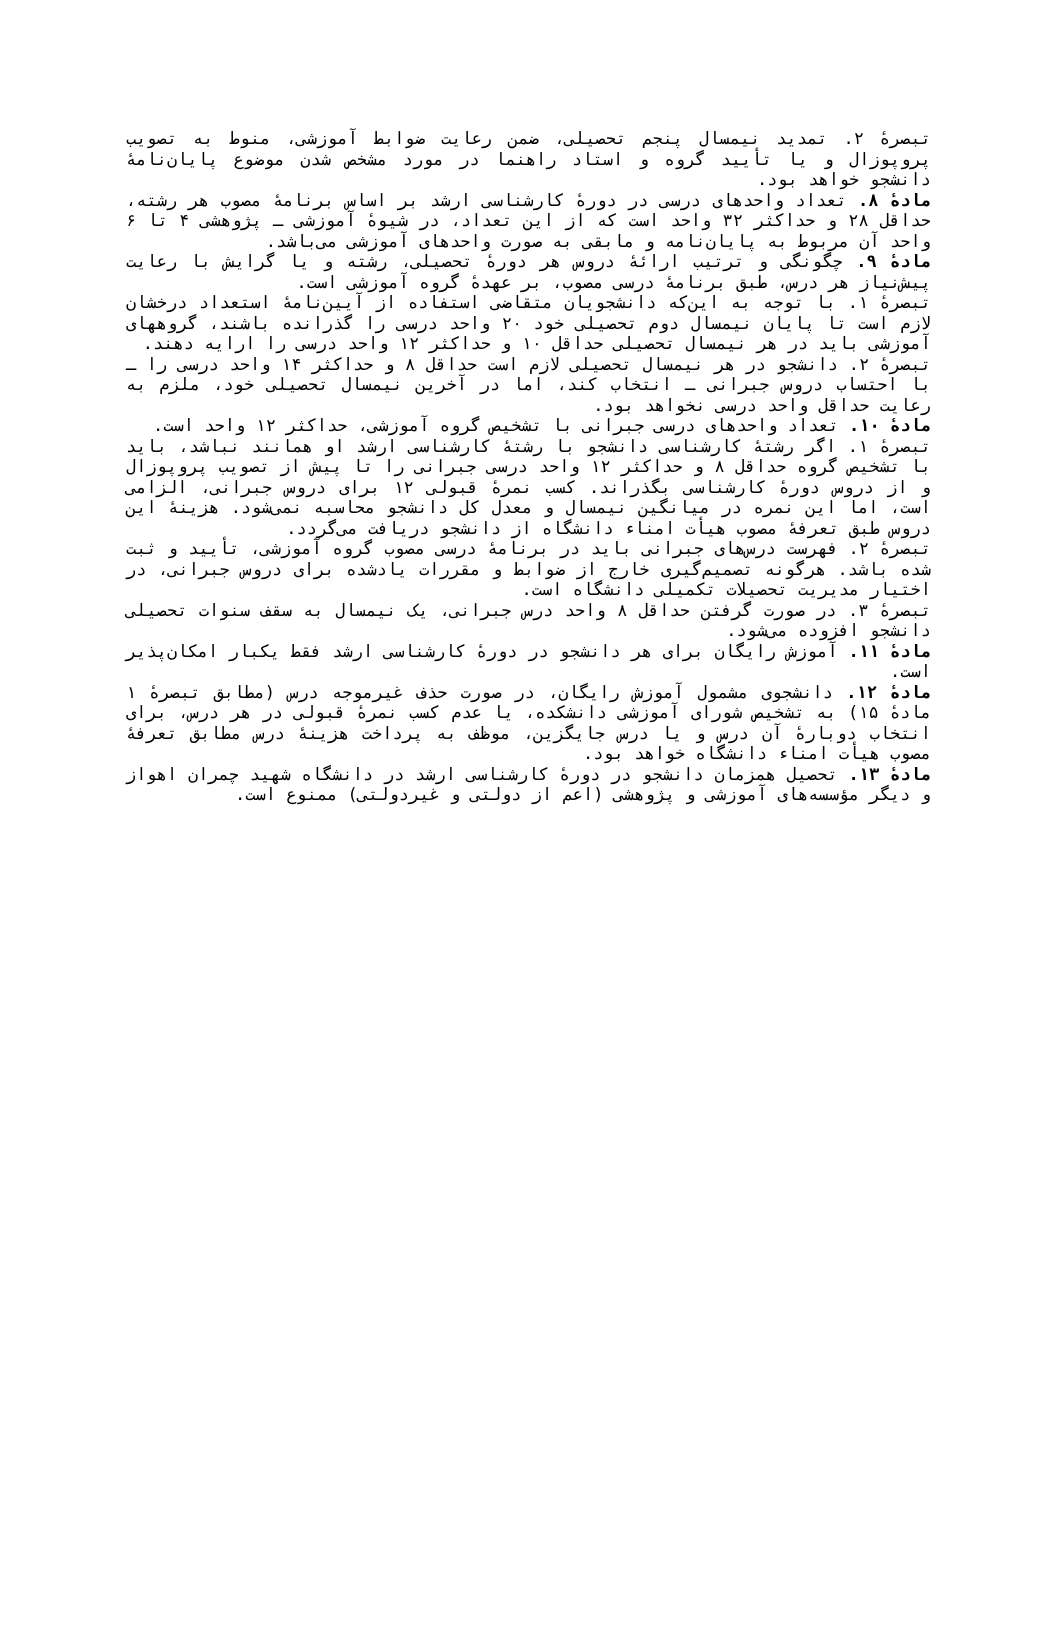تبصرهٔ ۲. تمدید نیمسال پنجم تحصیلی، ضمن رعایت ضوابط آموزشی، منوط به تصویب پروپوزال و یا تأیید گروه و استاد راهنما در مورد مشخص شدن موضوع پایان‌نامهٔ دانشجو خواهد بود.
مادهٔ ۸. تعداد واحدهای درسی در دورهٔ کارشناسی ارشد بر اساس برنامهٔ مصوب هر رشته، حداقل ۲۸ و حداکثر ۳۲ واحد است که از این تعداد، در شیوهٔ آموزشی ـ پژوهشی ۴ تا ۶ واحد آن مربوط به پایان‌نامه و مابقی به صورت واحدهای آموزشی می‌باشد.
مادهٔ ۹. چگونگی و ترتیب ارائهٔ دروس هر دورهٔ تحصیلی، رشته و یا گرایش با رعایت پیش‌نیاز هر درس، طبق برنامهٔ درسی مصوب، بر عهدهٔ گروه آموزشی است.
تبصرهٔ ۱. با توجه به این‌که دانشجویان متقاضی استفاده از آیین‌نامهٔ استعداد درخشان لازم است تا پایان نیمسال دوم تحصیلی خود ۲۰ واحد درسی را گذرانده باشند، گروههای آموزشی باید در هر نیمسال تحصیلی حداقل ۱۰ و حداکثر ۱۲ واحد درسی را ارایه دهند.
تبصرهٔ ۲. دانشجو در هر نیمسال تحصیلی لازم است حداقل ۸ و حداکثر ۱۴ واحد درسی را ـ با احتساب دروس جبرانی ـ انتخاب کند، اما در آخرین نیمسال تحصیلی خود، ملزم به رعایت حداقل واحد درسی نخواهد بود.
مادهٔ ۱۰. تعداد واحدهای درسی جبرانی با تشخیص گروه آموزشی، حداکثر ۱۲ واحد است.
تبصرهٔ ۱. اگر رشتهٔ کارشناسی دانشجو با رشتهٔ کارشناسی ارشد او همانند نباشد، باید با تشخیص گروه حداقل ۸ و حداکثر ۱۲ واحد درسی جبرانی را تا پیش از تصویب پروپوزال و از دروس دورهٔ کارشناسی بگذراند. کسب نمرهٔ قبولی ۱۲ برای دروس جبرانی، الزامی است، اما این نمره در میانگین نیمسال و معدل کل دانشجو محاسبه نمی‌شود. هزینهٔ این دروس طبق تعرفهٔ مصوب هیأت امناء دانشگاه از دانشجو دریافت می‌گردد.
تبصرهٔ ۲. فهرست درس‌های جبرانی باید در برنامهٔ درسی مصوب گروه آموزشی، تأیید و ثبت شده باشد. هرگونه تصمیم‌گیری خارج از ضوابط و مقررات یادشده برای دروس جبرانی، در اختیار مدیریت تحصیلات تکمیلی دانشگاه است.
تبصرهٔ ۳. در صورت گرفتن حداقل ۸ واحد درس جبرانی، یک نیمسال به سقف سنوات تحصیلی دانشجو افزوده می‌شود.
مادهٔ ۱۱. آموزش رایگان برای هر دانشجو در دورهٔ کارشناسی ارشد فقط یکبار امکان‌پذیر است.
مادهٔ ۱۲. دانشجوی مشمول آموزش رایگان، در صورت حذف غیرموجه درس (مطابق تبصرهٔ ۱ مادهٔ ۱۵) به تشخیص شورای آموزشی دانشکده، یا عدم کسب نمرهٔ قبولی در هر درس، برای انتخاب دوبارهٔ آن درس و یا درس جایگزین، موظف به پرداخت هزینهٔ درس مطابق تعرفهٔ مصوب هیأت امناء دانشگاه خواهد بود.
مادهٔ ۱۳. تحصیل همزمان دانشجو در دورهٔ کارشناسی ارشد در دانشگاه شهید چمران اهواز و دیگر مؤسسه‌های آموزشی و پژوهشی (اعم از دولتی و غیردولتی) ممنوع است.